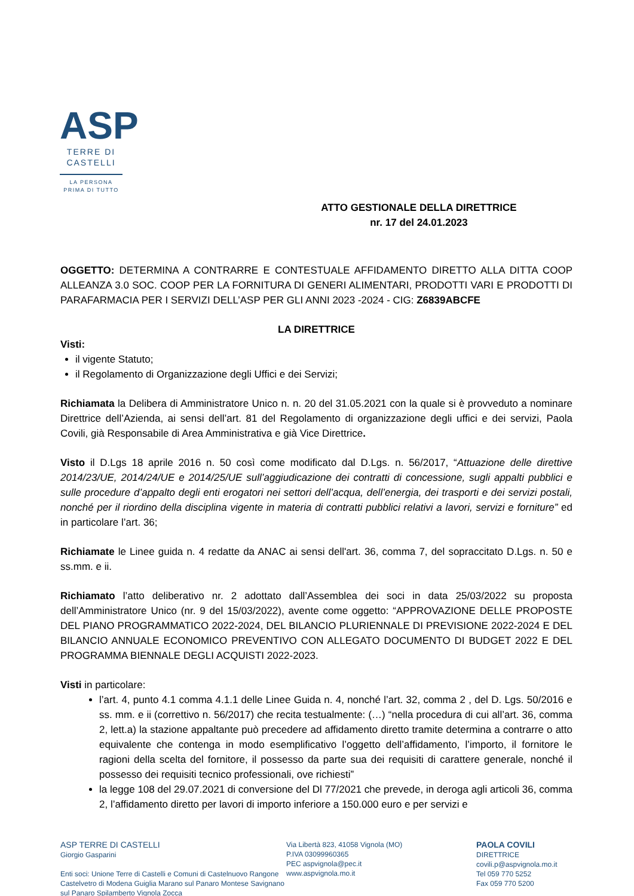ASP
TERRE DI
CASTELLI
LA PERSONA
PRIMA DI TUTTO
ATTO GESTIONALE DELLA DIRETTRICE
nr. 17 del 24.01.2023
OGGETTO: DETERMINA A CONTRARRE E CONTESTUALE AFFIDAMENTO DIRETTO ALLA DITTA COOP ALLEANZA 3.0 SOC. COOP PER LA FORNITURA DI GENERI ALIMENTARI, PRODOTTI VARI E PRODOTTI DI PARAFARMACIA PER I SERVIZI DELL’ASP PER GLI ANNI 2023 -2024 - CIG: Z6839ABCFE
LA DIRETTRICE
Visti:
il vigente Statuto;
il Regolamento di Organizzazione degli Uffici e dei Servizi;
Richiamata la Delibera di Amministratore Unico n. n. 20 del 31.05.2021 con la quale si è provveduto a nominare Direttrice dell’Azienda, ai sensi dell’art. 81 del Regolamento di organizzazione degli uffici e dei servizi, Paola Covili, già Responsabile di Area Amministrativa e già Vice Direttrice.
Visto il D.Lgs 18 aprile 2016 n. 50 così come modificato dal D.Lgs. n. 56/2017, “Attuazione delle direttive 2014/23/UE, 2014/24/UE e 2014/25/UE sull’aggiudicazione dei contratti di concessione, sugli appalti pubblici e sulle procedure d’appalto degli enti erogatori nei settori dell’acqua, dell’energia, dei trasporti e dei servizi postali, nonché per il riordino della disciplina vigente in materia di contratti pubblici relativi a lavori, servizi e forniture” ed in particolare l’art. 36;
Richiamate le Linee guida n. 4 redatte da ANAC ai sensi dell'art. 36, comma 7, del sopraccitato D.Lgs. n. 50 e ss.mm. e ii.
Richiamato l’atto deliberativo nr. 2 adottato dall’Assemblea dei soci in data 25/03/2022 su proposta dell’Amministratore Unico (nr. 9 del 15/03/2022), avente come oggetto: “APPROVAZIONE DELLE PROPOSTE DEL PIANO PROGRAMMATICO 2022-2024, DEL BILANCIO PLURIENNALE DI PREVISIONE 2022-2024 E DEL BILANCIO ANNUALE ECONOMICO PREVENTIVO CON ALLEGATO DOCUMENTO DI BUDGET 2022 E DEL PROGRAMMA BIENNALE DEGLI ACQUISTI 2022-2023.
Visti in particolare:
l’art. 4, punto 4.1 comma 4.1.1 delle Linee Guida n. 4, nonché l’art. 32, comma 2 , del D. Lgs. 50/2016 e ss. mm. e ii (correttivo n. 56/2017) che recita testualmente: (…) “nella procedura di cui all’art. 36, comma 2, lett.a) la stazione appaltante può precedere ad affidamento diretto tramite determina a contrarre o atto equivalente che contenga in modo esemplificativo l’oggetto dell’affidamento, l’importo, il fornitore le ragioni della scelta del fornitore, il possesso da parte sua dei requisiti di carattere generale, nonché il possesso dei requisiti tecnico professionali, ove richiesti”
la legge 108 del 29.07.2021 di conversione del Dl 77/2021 che prevede, in deroga agli articoli 36, comma 2, l’affidamento diretto per lavori di importo inferiore a 150.000 euro e per servizi e
ASP TERRE DI CASTELLI
Giorgio Gasparini
Enti soci: Unione Terre di Castelli e Comuni di Castelnuovo Rangone Castelvetro di Modena Guiglia Marano sul Panaro Montese Savignano sul Panaro Spilamberto Vignola Zocca
Via Libertà 823, 41058 Vignola (MO)
P.IVA 03099960365
PEC aspvignola@pec.it
www.aspvignola.mo.it
PAOLA COVILI
DIRETTRICE
covili.p@aspvignola.mo.it
Tel 059 770 5252
Fax 059 770 5200